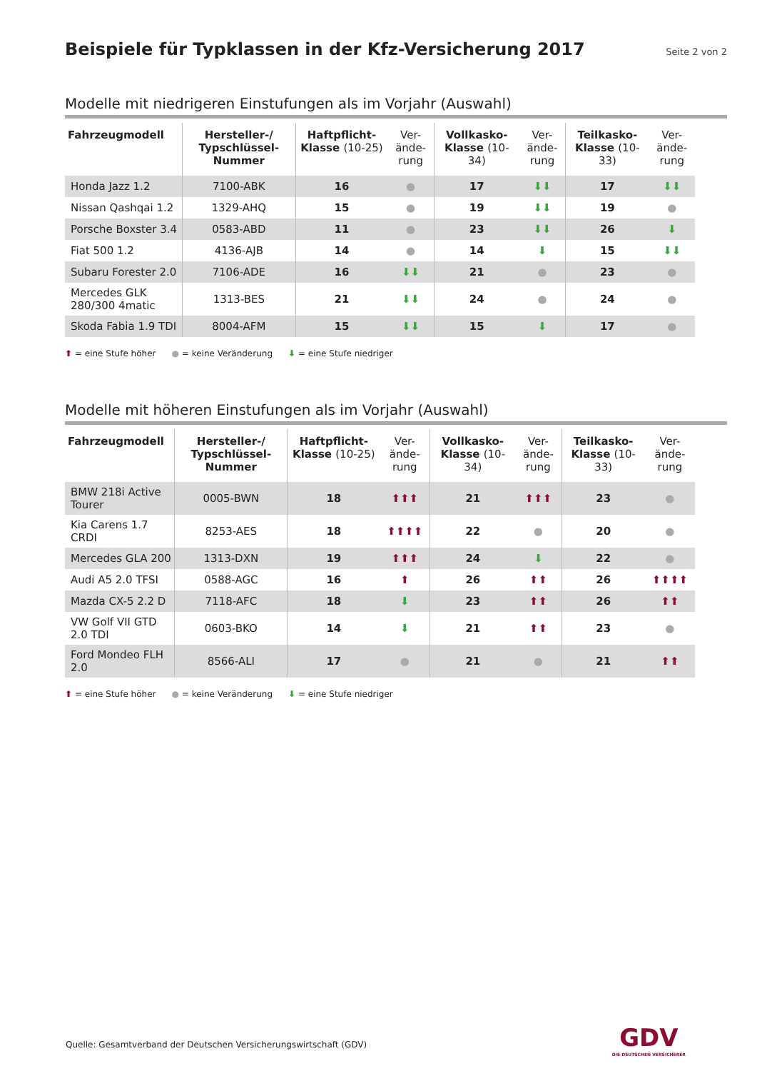Beispiele für Typklassen in der Kfz-Versicherung 2017
Seite 2 von 2
Modelle mit niedrigeren Einstufungen als im Vorjahr (Auswahl)
| Fahrzeugmodell | Hersteller-/ Typschlüssel-Nummer | Haftpflicht-Klasse (10-25) | Ver-ände-rung | Vollkasko-Klasse (10-34) | Ver-ände-rung | Teilkasko-Klasse (10-33) | Ver-ände-rung |
| --- | --- | --- | --- | --- | --- | --- | --- |
| Honda Jazz 1.2 | 7100-ABK | 16 | ● | 17 | ⬇⬇ | 17 | ⬇⬇ |
| Nissan Qashqai 1.2 | 1329-AHQ | 15 | ● | 19 | ⬇⬇ | 19 | ● |
| Porsche Boxster 3.4 | 0583-ABD | 11 | ● | 23 | ⬇⬇ | 26 | ⬇ |
| Fiat 500 1.2 | 4136-AJB | 14 | ● | 14 | ⬇ | 15 | ⬇⬇ |
| Subaru Forester 2.0 | 7106-ADE | 16 | ⬇⬇ | 21 | ● | 23 | ● |
| Mercedes GLK 280/300 4matic | 1313-BES | 21 | ⬇⬇ | 24 | ● | 24 | ● |
| Skoda Fabia 1.9 TDI | 8004-AFM | 15 | ⬇⬇ | 15 | ⬇ | 17 | ● |
⬆ = eine Stufe höher ● = keine Veränderung ⬇ = eine Stufe niedriger
Modelle mit höheren Einstufungen als im Vorjahr (Auswahl)
| Fahrzeugmodell | Hersteller-/ Typschlüssel-Nummer | Haftpflicht-Klasse (10-25) | Ver-ände-rung | Vollkasko-Klasse (10-34) | Ver-ände-rung | Teilkasko-Klasse (10-33) | Ver-ände-rung |
| --- | --- | --- | --- | --- | --- | --- | --- |
| BMW 218i Active Tourer | 0005-BWN | 18 | ⬆⬆⬆ | 21 | ⬆⬆⬆ | 23 | ● |
| Kia Carens 1.7 CRDI | 8253-AES | 18 | ⬆⬆⬆⬆ | 22 | ● | 20 | ● |
| Mercedes GLA 200 | 1313-DXN | 19 | ⬆⬆⬆ | 24 | ⬇ | 22 | ● |
| Audi A5 2.0 TFSI | 0588-AGC | 16 | ⬆ | 26 | ⬆⬆ | 26 | ⬆⬆⬆⬆ |
| Mazda CX-5 2.2 D | 7118-AFC | 18 | ⬇ | 23 | ⬆⬆ | 26 | ⬆⬆ |
| VW Golf VII GTD 2.0 TDI | 0603-BKO | 14 | ⬇ | 21 | ⬆⬆ | 23 | ● |
| Ford Mondeo FLH 2.0 | 8566-ALI | 17 | ● | 21 | ● | 21 | ⬆⬆ |
⬆ = eine Stufe höher ● = keine Veränderung ⬇ = eine Stufe niedriger
Quelle: Gesamtverband der Deutschen Versicherungswirtschaft (GDV)
GDV
DIE DEUTSCHEN VERSICHERER